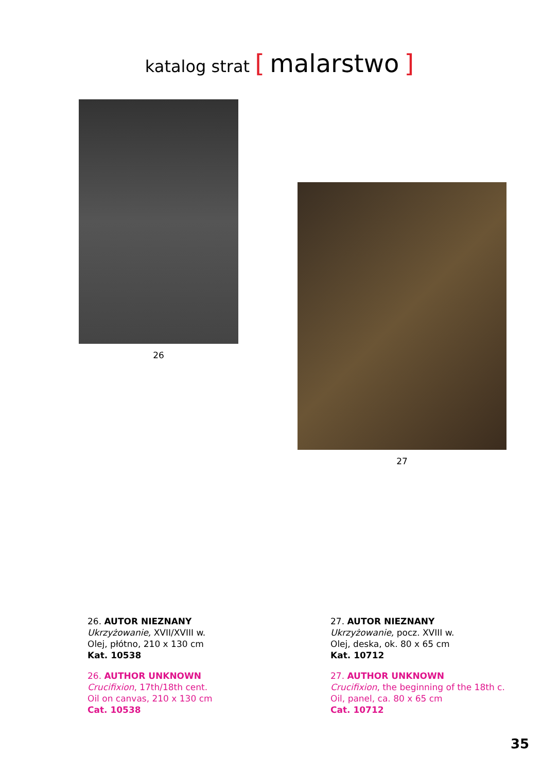katalog strat [ malarstwo ]
26
27
26. AUTOR NIEZNANY
Ukrzyżowanie, XVII/XVIII w.
Olej, płótno, 210 x 130 cm
Kat. 10538
26. AUTHOR UNKNOWN
Crucifixion, 17th/18th cent.
Oil on canvas, 210 x 130 cm
Cat. 10538
27. AUTOR NIEZNANY
Ukrzyżowanie, pocz. XVIII w.
Olej, deska, ok. 80 x 65 cm
Kat. 10712
27. AUTHOR UNKNOWN
Crucifixion, the beginning of the 18th c.
Oil, panel, ca. 80 x 65 cm
Cat. 10712
35